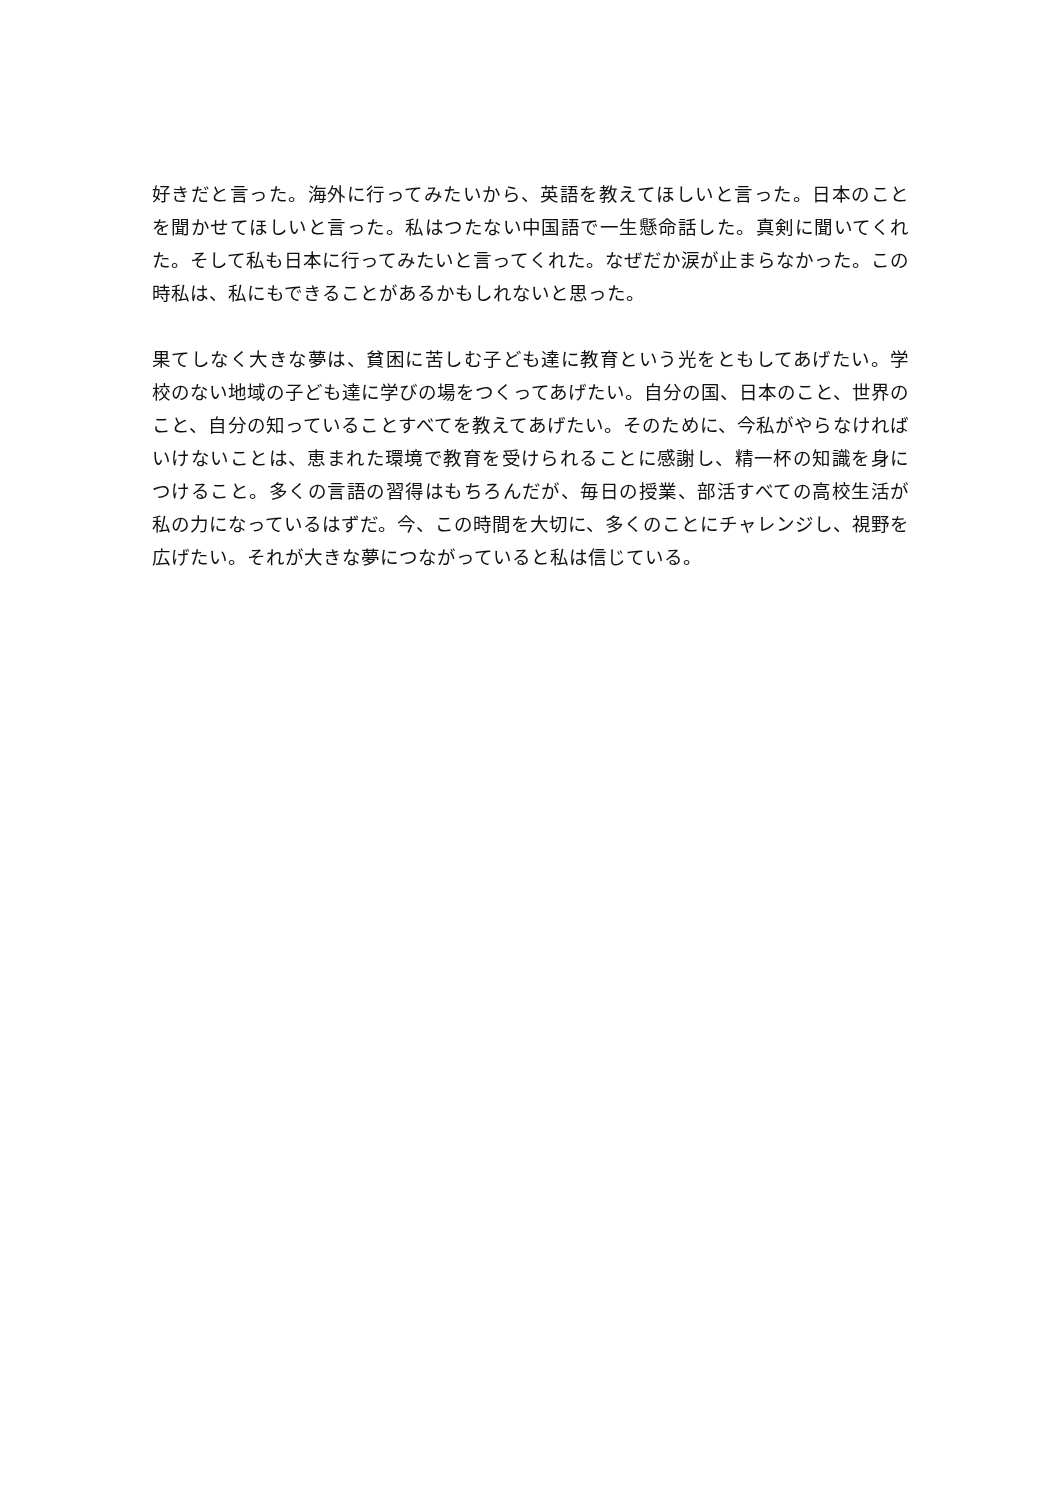好きだと言った。海外に行ってみたいから、英語を教えてほしいと言った。日本のことを聞かせてほしいと言った。私はつたない中国語で一生懸命話した。真剣に聞いてくれた。そして私も日本に行ってみたいと言ってくれた。なぜだか涙が止まらなかった。この時私は、私にもできることがあるかもしれないと思った。
果てしなく大きな夢は、貧困に苦しむ子ども達に教育という光をともしてあげたい。学校のない地域の子ども達に学びの場をつくってあげたい。自分の国、日本のこと、世界のこと、自分の知っていることすべてを教えてあげたい。そのために、今私がやらなければいけないことは、恵まれた環境で教育を受けられることに感謝し、精一杯の知識を身につけること。多くの言語の習得はもちろんだが、毎日の授業、部活すべての高校生活が私の力になっているはずだ。今、この時間を大切に、多くのことにチャレンジし、視野を広げたい。それが大きな夢につながっていると私は信じている。